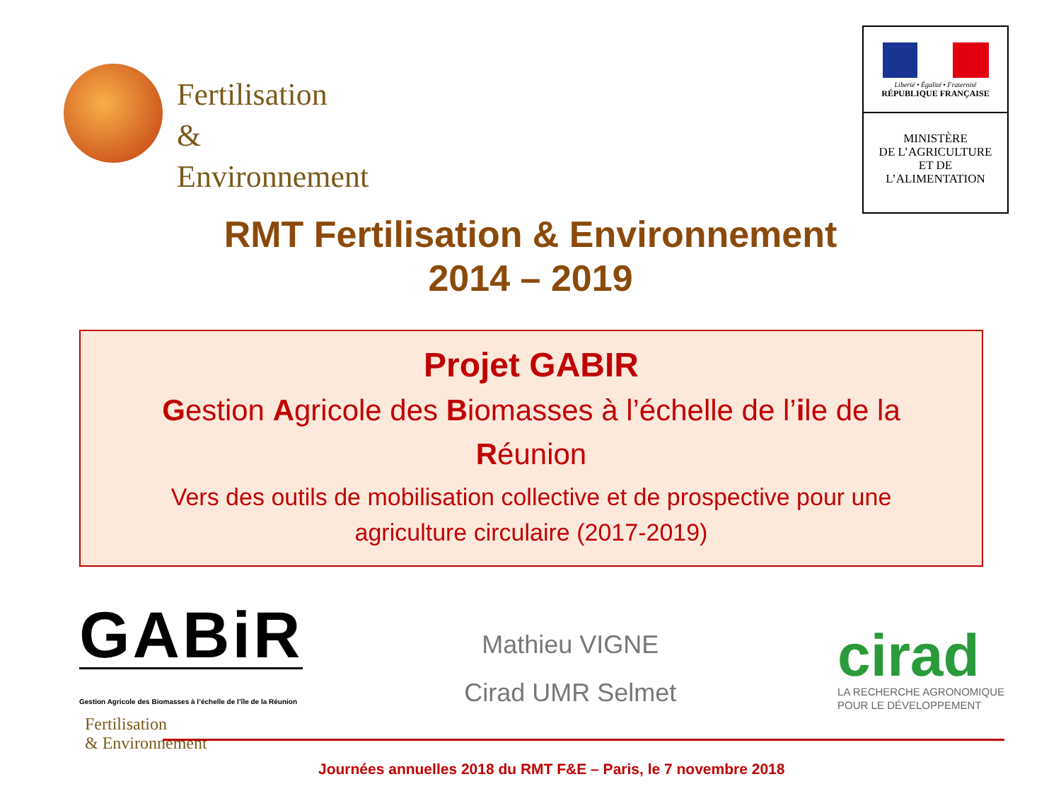Fertilisation
& Environnement
Liberté • Égalité • Fraternité
RÉPUBLIQUE FRANÇAISE
MINISTÈRE
DE L’AGRICULTURE
ET DE
L’ALIMENTATION
RMT Fertilisation & Environnement
2014 – 2019
Projet GABIR
Gestion Agricole des Biomasses à l’échelle de l’ile de la
Réunion
Vers des outils de mobilisation collective et de prospective pour une
agriculture circulaire (2017-2019)
GABiR
Gestion Agricole des Biomasses à l’échelle de l’île de la Réunion
Mathieu VIGNE
Cirad UMR Selmet
cirad
LA RECHERCHE AGRONOMIQUE
POUR LE DÉVELOPPEMENT
Fertilisation
& Environnement
Journées annuelles 2018 du RMT F&E – Paris, le 7 novembre 2018